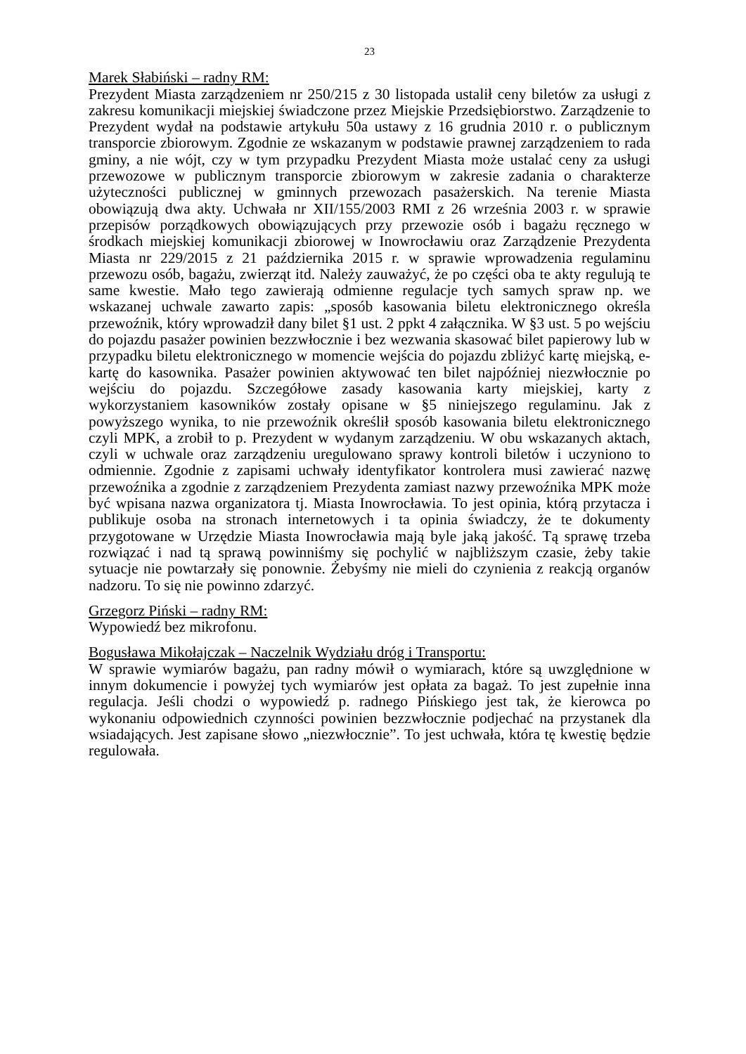23
Marek Słabiński – radny RM:
Prezydent Miasta zarządzeniem nr 250/215 z 30 listopada ustalił ceny biletów za usługi z zakresu komunikacji miejskiej świadczone przez Miejskie Przedsiębiorstwo. Zarządzenie to Prezydent wydał na podstawie artykułu 50a ustawy z 16 grudnia 2010 r. o publicznym transporcie zbiorowym. Zgodnie ze wskazanym w podstawie prawnej zarządzeniem to rada gminy, a nie wójt, czy w tym przypadku Prezydent Miasta może ustalać ceny za usługi przewozowe w publicznym transporcie zbiorowym w zakresie zadania o charakterze użyteczności publicznej w gminnych przewozach pasażerskich. Na terenie Miasta obowiązują dwa akty. Uchwała nr XII/155/2003 RMI z 26 września 2003 r. w sprawie przepisów porządkowych obowiązujących przy przewozie osób i bagażu ręcznego w środkach miejskiej komunikacji zbiorowej w Inowrocławiu oraz Zarządzenie Prezydenta Miasta nr 229/2015 z 21 października 2015 r. w sprawie wprowadzenia regulaminu przewozu osób, bagażu, zwierząt itd. Należy zauważyć, że po części oba te akty regulują te same kwestie. Mało tego zawierają odmienne regulacje tych samych spraw np. we wskazanej uchwale zawarto zapis: „sposób kasowania biletu elektronicznego określa przewoźnik, który wprowadził dany bilet §1 ust. 2 ppkt 4 załącznika. W §3 ust. 5 po wejściu do pojazdu pasażer powinien bezzwłocznie i bez wezwania skasować bilet papierowy lub w przypadku biletu elektronicznego w momencie wejścia do pojazdu zbliżyć kartę miejską, e-kartę do kasownika. Pasażer powinien aktywować ten bilet najpóźniej niezwłocznie po wejściu do pojazdu. Szczegółowe zasady kasowania karty miejskiej, karty z wykorzystaniem kasowników zostały opisane w §5 niniejszego regulaminu. Jak z powyższego wynika, to nie przewoźnik określił sposób kasowania biletu elektronicznego czyli MPK, a zrobił to p. Prezydent w wydanym zarządzeniu. W obu wskazanych aktach, czyli w uchwale oraz zarządzeniu uregulowano sprawy kontroli biletów i uczyniono to odmiennie. Zgodnie z zapisami uchwały identyfikator kontrolera musi zawierać nazwę przewoźnika a zgodnie z zarządzeniem Prezydenta zamiast nazwy przewoźnika MPK może być wpisana nazwa organizatora tj. Miasta Inowrocławia. To jest opinia, którą przytacza i publikuje osoba na stronach internetowych i ta opinia świadczy, że te dokumenty przygotowane w Urzędzie Miasta Inowrocławia mają byle jaką jakość. Tą sprawę trzeba rozwiązać i nad tą sprawą powinniśmy się pochylić w najbliższym czasie, żeby takie sytuacje nie powtarzały się ponownie. Żebyśmy nie mieli do czynienia z reakcją organów nadzoru. To się nie powinno zdarzyć.
Grzegorz Piński – radny RM:
Wypowiedź bez mikrofonu.
Bogusława Mikołajczak – Naczelnik Wydziału dróg i Transportu:
W sprawie wymiarów bagażu, pan radny mówił o wymiarach, które są uwzględnione w innym dokumencie i powyżej tych wymiarów jest opłata za bagaż. To jest zupełnie inna regulacja. Jeśli chodzi o wypowiedź p. radnego Pińskiego jest tak, że kierowca po wykonaniu odpowiednich czynności powinien bezzwłocznie podjechać na przystanek dla wsiadających. Jest zapisane słowo „niezwłocznie”. To jest uchwała, która tę kwestię będzie regulowała.